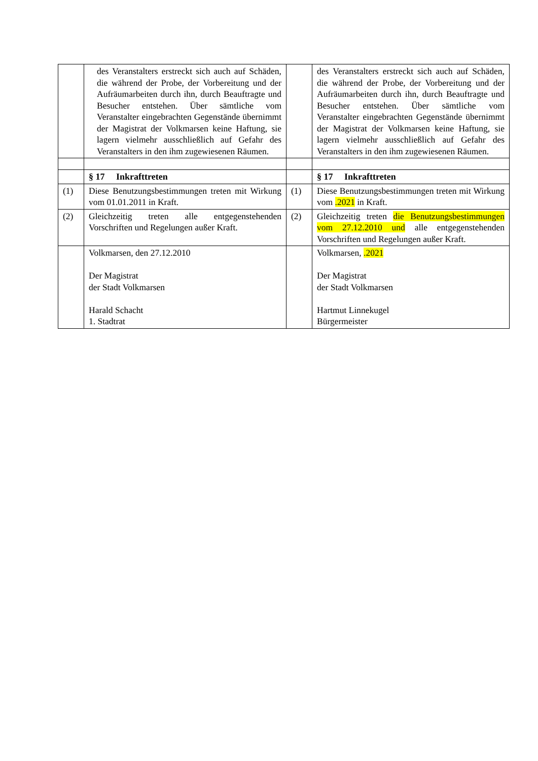| | des Veranstalters erstreckt sich auch auf Schäden, die während der Probe, der Vorbereitung und der Aufräumarbeiten durch ihn, durch Beauftragte und Besucher entstehen. Über sämtliche vom Veranstalter eingebrachten Gegenstände übernimmt der Magistrat der Volkmarsen keine Haftung, sie lagern vielmehr ausschließlich auf Gefahr des Veranstalters in den ihm zugewiesenen Räumen. | | des Veranstalters erstreckt sich auch auf Schäden, die während der Probe, der Vorbereitung und der Aufräumarbeiten durch ihn, durch Beauftragte und Besucher entstehen. Über sämtliche vom Veranstalter eingebrachten Gegenstände übernimmt der Magistrat der Volkmarsen keine Haftung, sie lagern vielmehr ausschließlich auf Gefahr des Veranstalters in den ihm zugewiesenen Räumen. |
| | § 17 Inkrafttreten | | § 17 Inkrafttreten |
| (1) | Diese Benutzungsbestimmungen treten mit Wirkung vom 01.01.2011 in Kraft. | (1) | Diese Benutzungsbestimmungen treten mit Wirkung vom .2021 in Kraft. |
| (2) | Gleichzeitig treten alle entgegenstehenden Vorschriften und Regelungen außer Kraft. | (2) | Gleichzeitig treten die Benutzungsbestimmungen vom 27.12.2010 und alle entgegenstehenden Vorschriften und Regelungen außer Kraft. |
| | Volkmarsen, den 27.12.2010 Der Magistrat der Stadt Volkmarsen Harald Schacht 1. Stadtrat | | Volkmarsen, .2021 Der Magistrat der Stadt Volkmarsen Hartmut Linnekugel Bürgermeister |